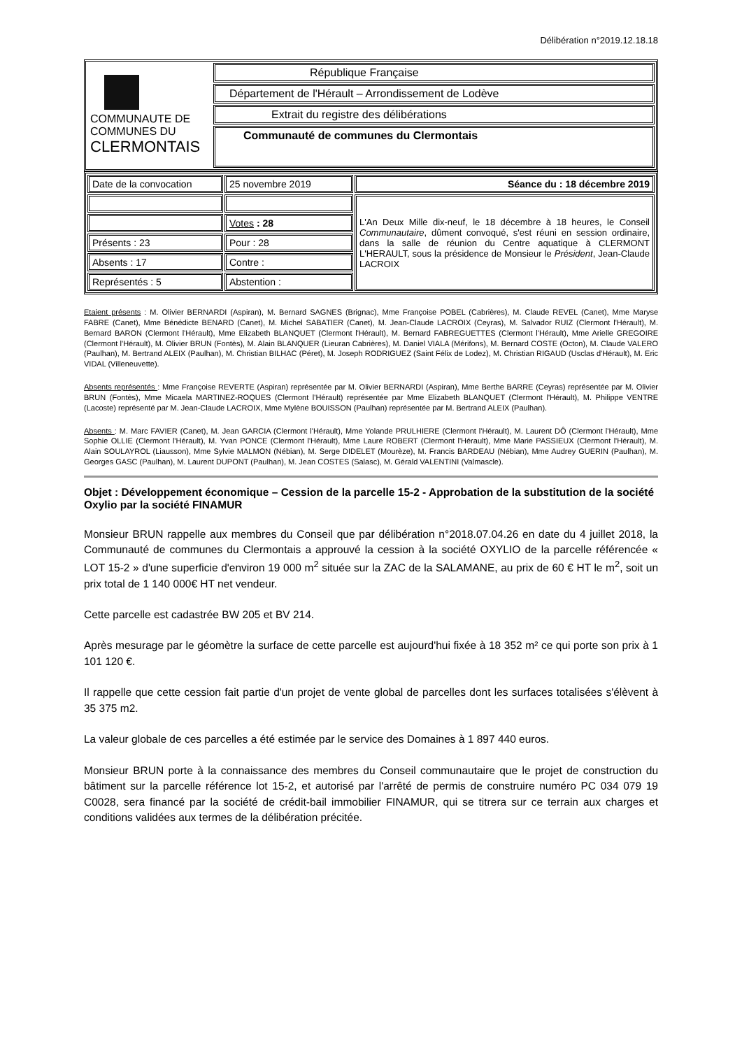Délibération n°2019.12.18.18
| COMMUNAUTE DE COMMUNES DU CLERMONTAIS | République Française |
| | Département de l'Hérault – Arrondissement de Lodève |
| | Extrait du registre des délibérations |
| | Communauté de communes du Clermontais |
| Date de la convocation | 25 novembre 2019 | Séance du : 18 décembre 2019 |
| | | L'An Deux Mille dix-neuf, le 18 décembre à 18 heures, le Conseil Communautaire , dûment convoqué, s'est réuni en session ordinaire, dans la salle de réunion du Centre aquatique à CLERMONT L'HERAULT, sous la présidence de Monsieur le Président , Jean-Claude LACROIX |
| | Votes : 28 | |
| Présents : 23 | Pour : 28 | |
| Absents : 17 | Contre : | |
| Représentés : 5 | Abstention : | |
Etaient présents : M. Olivier BERNARDI (Aspiran), M. Bernard SAGNES (Brignac), Mme Françoise POBEL (Cabrières), M. Claude REVEL (Canet), Mme Maryse FABRE (Canet), Mme Bénédicte BENARD (Canet), M. Michel SABATIER (Canet), M. Jean-Claude LACROIX (Ceyras), M. Salvador RUIZ (Clermont l'Hérault), M. Bernard BARON (Clermont l'Hérault), Mme Elizabeth BLANQUET (Clermont l'Hérault), M. Bernard FABREGUETTES (Clermont l'Hérault), Mme Arielle GREGOIRE (Clermont l'Hérault), M. Olivier BRUN (Fontès), M. Alain BLANQUER (Lieuran Cabrières), M. Daniel VIALA (Mérifons), M. Bernard COSTE (Octon), M. Claude VALERO (Paulhan), M. Bertrand ALEIX (Paulhan), M. Christian BILHAC (Péret), M. Joseph RODRIGUEZ (Saint Félix de Lodez), M. Christian RIGAUD (Usclas d'Hérault), M. Eric VIDAL (Villeneuvette).
Absents représentés : Mme Françoise REVERTE (Aspiran) représentée par M. Olivier BERNARDI (Aspiran), Mme Berthe BARRE (Ceyras) représentée par M. Olivier BRUN (Fontès), Mme Micaela MARTINEZ-ROQUES (Clermont l'Hérault) représentée par Mme Elizabeth BLANQUET (Clermont l'Hérault), M. Philippe VENTRE (Lacoste) représenté par M. Jean-Claude LACROIX, Mme Mylène BOUISSON (Paulhan) représentée par M. Bertrand ALEIX (Paulhan).
Absents : M. Marc FAVIER (Canet), M. Jean GARCIA (Clermont l'Hérault), Mme Yolande PRULHIERE (Clermont l'Hérault), M. Laurent DÔ (Clermont l'Hérault), Mme Sophie OLLIE (Clermont l'Hérault), M. Yvan PONCE (Clermont l'Hérault), Mme Laure ROBERT (Clermont l'Hérault), Mme Marie PASSIEUX (Clermont l'Hérault), M. Alain SOULAYROL (Liausson), Mme Sylvie MALMON (Nébian), M. Serge DIDELET (Mourèze), M. Francis BARDEAU (Nébian), Mme Audrey GUERIN (Paulhan), M. Georges GASC (Paulhan), M. Laurent DUPONT (Paulhan), M. Jean COSTES (Salasc), M. Gérald VALENTINI (Valmascle).
Objet : Développement économique – Cession de la parcelle 15-2 - Approbation de la substitution de la société Oxylio par la société FINAMUR
Monsieur BRUN rappelle aux membres du Conseil que par délibération n°2018.07.04.26 en date du 4 juillet 2018, la Communauté de communes du Clermontais a approuvé la cession à la société OXYLIO de la parcelle référencée « LOT 15-2 » d'une superficie d'environ 19 000 m<sup>2</sup> située sur la ZAC de la SALAMANE, au prix de 60 € HT le m<sup>2</sup>, soit un prix total de 1 140 000€ HT net vendeur.
Cette parcelle est cadastrée BW 205 et BV 214.
Après mesurage par le géomètre la surface de cette parcelle est aujourd'hui fixée à 18 352 m² ce qui porte son prix à 1 101 120 €.
Il rappelle que cette cession fait partie d'un projet de vente global de parcelles dont les surfaces totalisées s'élèvent à 35 375 m2.
La valeur globale de ces parcelles a été estimée par le service des Domaines à 1 897 440 euros.
Monsieur BRUN porte à la connaissance des membres du Conseil communautaire que le projet de construction du bâtiment sur la parcelle référence lot 15-2, et autorisé par l'arrêté de permis de construire numéro PC 034 079 19 C0028, sera financé par la société de crédit-bail immobilier FINAMUR, qui se titrera sur ce terrain aux charges et conditions validées aux termes de la délibération précitée.